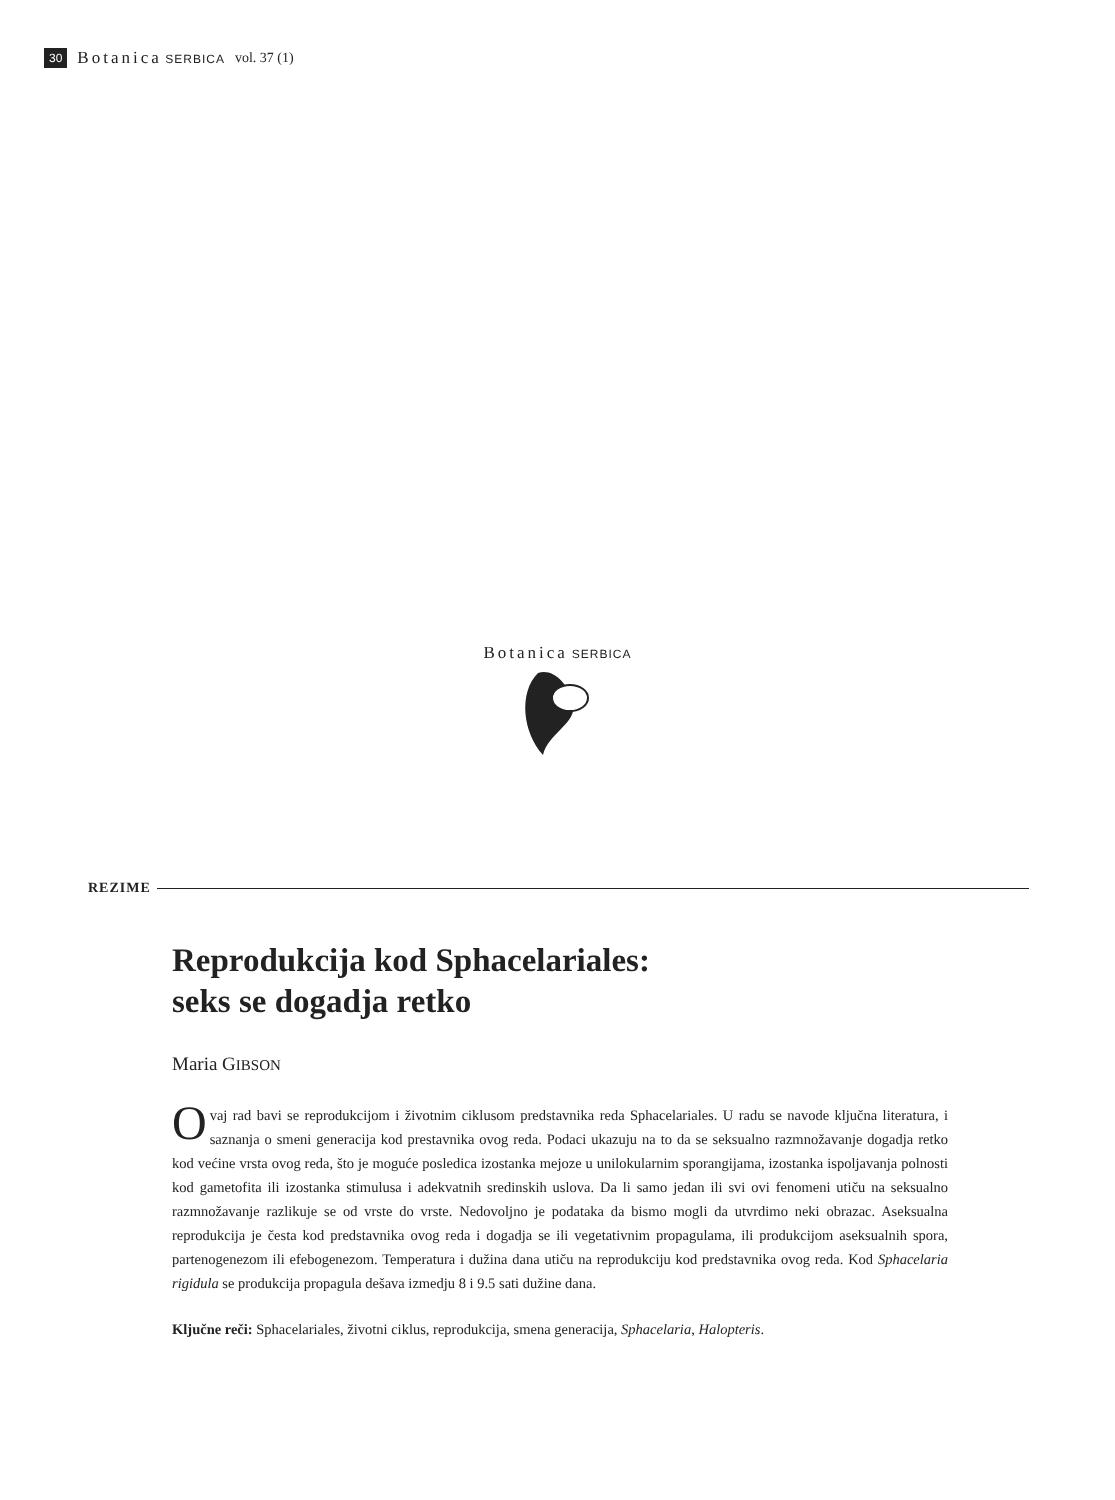30 Botanica SERBICA vol. 37 (1)
Botanica SERBICA
REZIME
Reprodukcija kod Sphacelariales:
seks se dogadja retko
Maria GIBSON
Ovaj rad bavi se reprodukcijom i životnim ciklusom predstavnika reda Sphacelariales. U radu se navode ključna literatura, i saznanja o smeni generacija kod prestavnika ovog reda. Podaci ukazuju na to da se seksualno razmnožavanje dogadja retko kod većine vrsta ovog reda, što je moguće posledica izostanka mejoze u unilokularnim sporangijama, izostanka ispoljavanja polnosti kod gametofita ili izostanka stimulusa i adekvatnih sredinskih uslova. Da li samo jedan ili svi ovi fenomeni utiču na seksualno razmnožavanje razlikuje se od vrste do vrste. Nedovoljno je podataka da bismo mogli da utvrdimo neki obrazac. Aseksualna reprodukcija je česta kod predstavnika ovog reda i dogadja se ili vegetativnim propagulama, ili produkcijom aseksualnih spora, partenogenezom ili efebogenezom. Temperatura i dužina dana utiču na reprodukciju kod predstavnika ovog reda. Kod Sphacelaria rigidula se produkcija propagula dešava izmedju 8 i 9.5 sati dužine dana.
Ključne reči: Sphacelariales, životni ciklus, reprodukcija, smena generacija, Sphacelaria, Halopteris.